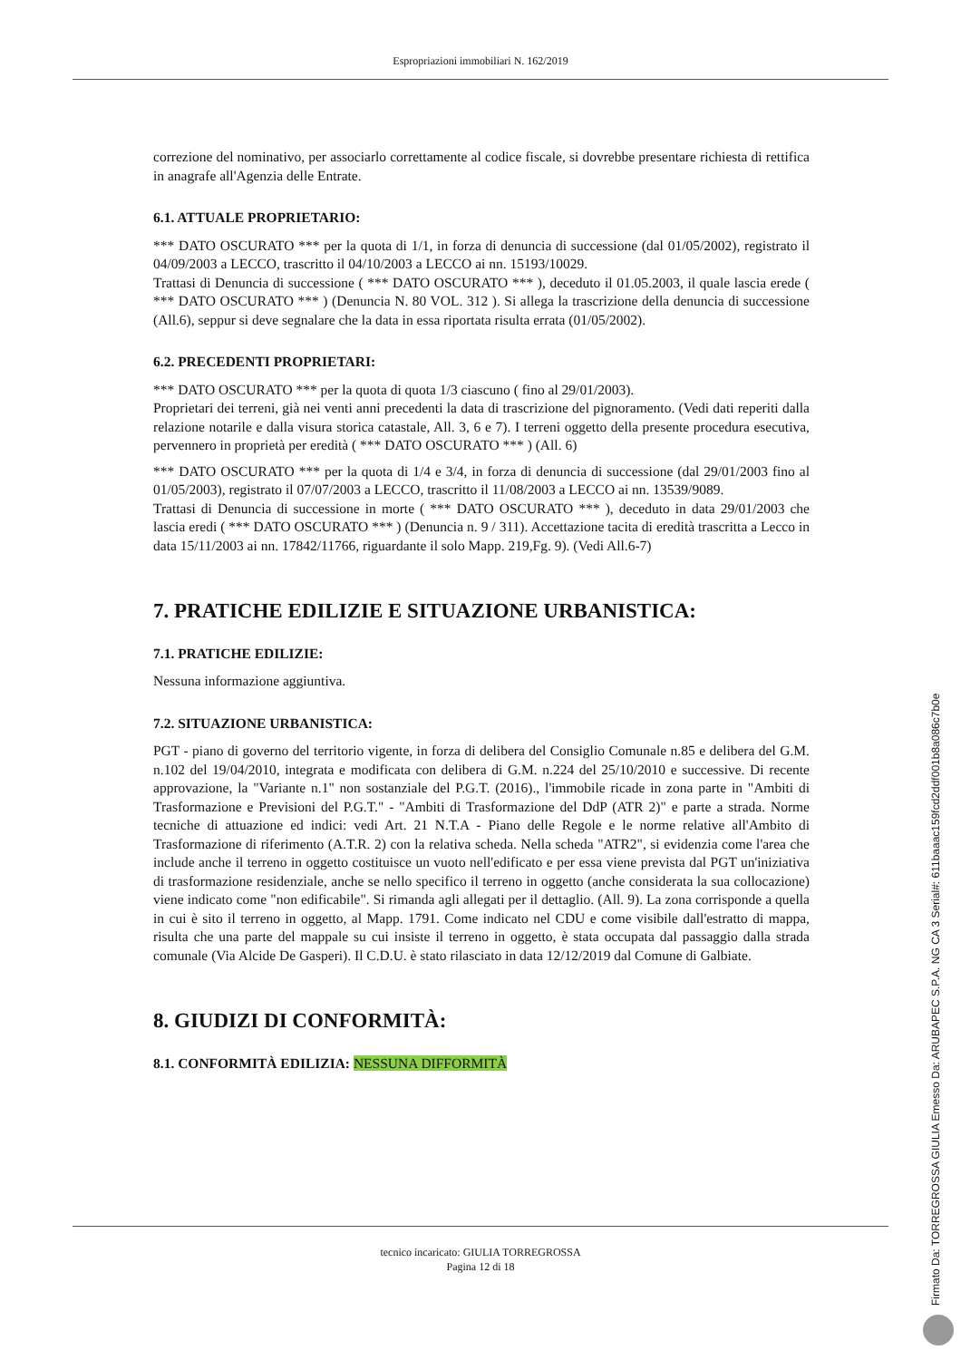Espropriazioni immobiliari N. 162/2019
correzione del nominativo, per associarlo correttamente al codice fiscale, si dovrebbe presentare richiesta di rettifica in anagrafe all'Agenzia delle Entrate.
6.1. ATTUALE PROPRIETARIO:
*** DATO OSCURATO *** per la quota di 1/1, in forza di denuncia di successione (dal 01/05/2002), registrato il 04/09/2003 a LECCO, trascritto il 04/10/2003 a LECCO ai nn. 15193/10029.
Trattasi di Denuncia di successione ( *** DATO OSCURATO *** ), deceduto il 01.05.2003, il quale lascia erede ( *** DATO OSCURATO *** ) (Denuncia N. 80 VOL. 312 ). Si allega la trascrizione della denuncia di successione (All.6), seppur si deve segnalare che la data in essa riportata risulta errata (01/05/2002).
6.2. PRECEDENTI PROPRIETARI:
*** DATO OSCURATO *** per la quota di quota 1/3 ciascuno ( fino al 29/01/2003).
Proprietari dei terreni, già nei venti anni precedenti la data di trascrizione del pignoramento. (Vedi dati reperiti dalla relazione notarile e dalla visura storica catastale, All. 3, 6 e 7). I terreni oggetto della presente procedura esecutiva, pervennero in proprietà per eredità ( *** DATO OSCURATO *** ) (All. 6)
*** DATO OSCURATO *** per la quota di 1/4 e 3/4, in forza di denuncia di successione (dal 29/01/2003 fino al 01/05/2003), registrato il 07/07/2003 a LECCO, trascritto il 11/08/2003 a LECCO ai nn. 13539/9089.
Trattasi di Denuncia di successione in morte ( *** DATO OSCURATO *** ), deceduto in data 29/01/2003 che lascia eredi ( *** DATO OSCURATO *** ) (Denuncia n. 9 / 311). Accettazione tacita di eredità trascritta a Lecco in data 15/11/2003 ai nn. 17842/11766, riguardante il solo Mapp. 219,Fg. 9). (Vedi All.6-7)
7. PRATICHE EDILIZIE E SITUAZIONE URBANISTICA:
7.1. PRATICHE EDILIZIE:
Nessuna informazione aggiuntiva.
7.2. SITUAZIONE URBANISTICA:
PGT - piano di governo del territorio vigente, in forza di delibera del Consiglio Comunale n.85 e delibera del G.M. n.102 del 19/04/2010, integrata e modificata con delibera di G.M. n.224 del 25/10/2010 e successive. Di recente approvazione, la "Variante n.1" non sostanziale del P.G.T. (2016)., l'immobile ricade in zona parte in "Ambiti di Trasformazione e Previsioni del P.G.T." - "Ambiti di Trasformazione del DdP (ATR 2)" e parte a strada. Norme tecniche di attuazione ed indici: vedi Art. 21 N.T.A - Piano delle Regole e le norme relative all'Ambito di Trasformazione di riferimento (A.T.R. 2) con la relativa scheda. Nella scheda "ATR2", si evidenzia come l'area che include anche il terreno in oggetto costituisce un vuoto nell'edificato e per essa viene prevista dal PGT un'iniziativa di trasformazione residenziale, anche se nello specifico il terreno in oggetto (anche considerata la sua collocazione) viene indicato come "non edificabile". Si rimanda agli allegati per il dettaglio. (All. 9). La zona corrisponde a quella in cui è sito il terreno in oggetto, al Mapp. 1791. Come indicato nel CDU e come visibile dall'estratto di mappa, risulta che una parte del mappale su cui insiste il terreno in oggetto, è stata occupata dal passaggio dalla strada comunale (Via Alcide De Gasperi). Il C.D.U. è stato rilasciato in data 12/12/2019 dal Comune di Galbiate.
8. GIUDIZI DI CONFORMITÀ:
8.1. CONFORMITÀ EDILIZIA: NESSUNA DIFFORMITÀ
tecnico incaricato: GIULIA TORREGROSSA
Pagina 12 di 18
Firmato Da: TORREGROSSA GIULIA Emesso Da: ARUBAPEC S.P.A. NG CA 3 Serial#: 611baaac159fcd2ddf001b8a086c7b0e